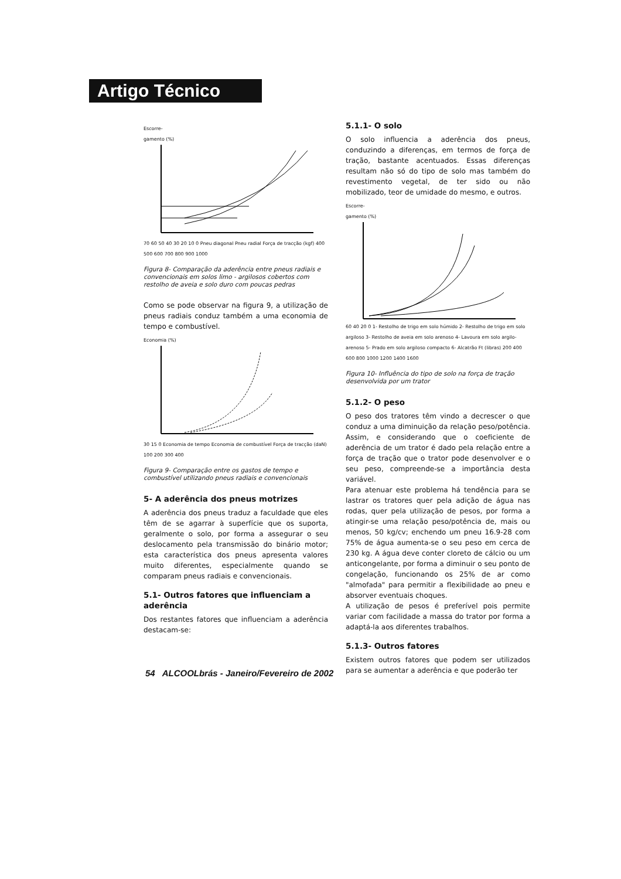Artigo Técnico
Escorre-
gamento (%) 70 60 50 40 30 20 10 0 Pneu diagonal Pneu radial Força de tracção (kgf) 400 500 600 700 800 900 1000
Figura 8- Comparação da aderência entre pneus radiais e convencionais em solos limo - argilosos cobertos com restolho de aveia e solo duro com poucas pedras
Como se pode observar na figura 9, a utilização de pneus radiais conduz também a uma economia de tempo e combustível.
Economia (%) 30 15 0 Economia de tempo Economia de combustível Força de tracção (daN) 100 200 300 400
Figura 9- Comparação entre os gastos de tempo e combustível utilizando pneus radiais e convencionais
5- A aderência dos pneus motrizes
A aderência dos pneus traduz a faculdade que eles têm de se agarrar à superfície que os suporta, geralmente o solo, por forma a assegurar o seu deslocamento pela transmissão do binário motor; esta característica dos pneus apresenta valores muito diferentes, especialmente quando se comparam pneus radiais e convencionais.
5.1- Outros fatores que influenciam a aderência
Dos restantes fatores que influenciam a aderência destacam-se:
5.1.1- O solo
O solo influencia a aderência dos pneus, conduzindo a diferenças, em termos de força de tração, bastante acentuados. Essas diferenças resultam não só do tipo de solo mas também do revestimento vegetal, de ter sido ou não mobilizado, teor de umidade do mesmo, e outros.
Escorre-
gamento (%) 60 40 20 0 1- Restolho de trigo em solo húmido 2- Restolho de trigo em solo argiloso 3- Restolho de aveia em solo arenoso 4- Lavoura em solo argilo-arenoso 5- Prado em solo argiloso compacto 6- Alcatrão Ft (libras) 200 400 600 800 1000 1200 1400 1600
Figura 10- Influência do tipo de solo na força de tração desenvolvida por um trator
5.1.2- O peso
O peso dos tratores têm vindo a decrescer o que conduz a uma diminuição da relação peso/potência. Assim, e considerando que o coeficiente de aderência de um trator é dado pela relação entre a força de tração que o trator pode desenvolver e o seu peso, compreende-se a importância desta variável.
Para atenuar este problema há tendência para se lastrar os tratores quer pela adição de água nas rodas, quer pela utilização de pesos, por forma a atingir-se uma relação peso/potência de, mais ou menos, 50 kg/cv; enchendo um pneu 16.9-28 com 75% de água aumenta-se o seu peso em cerca de 230 kg. A água deve conter cloreto de cálcio ou um anticongelante, por forma a diminuir o seu ponto de congelação, funcionando os 25% de ar como "almofada" para permitir a flexibilidade ao pneu e absorver eventuais choques.
A utilização de pesos é preferível pois permite variar com facilidade a massa do trator por forma a adaptá-la aos diferentes trabalhos.
5.1.3- Outros fatores
Existem outros fatores que podem ser utilizados para se aumentar a aderência e que poderão ter
54 ALCOOLbrás - Janeiro/Fevereiro de 2002